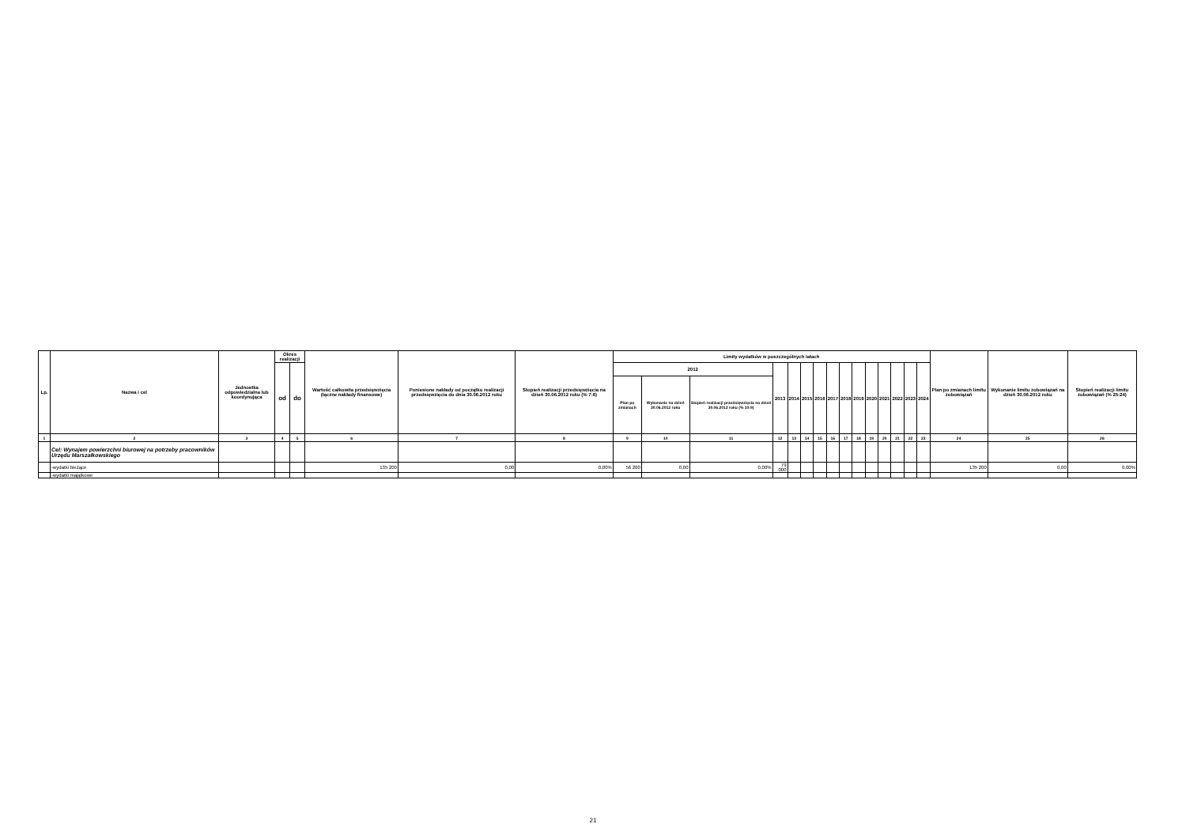| Lp. | Nazwa i cel | Jednostka odpowiedzialna lub koordynująca | Okres realizacji | | Wartość całkowita przedsięwzięcia (łączne nakłady finansowe) | Poniesione nakłady od początku realizacji przedsięwzięcia do dnia 30.06.2012 roku | Stopień realizacji przedsięwzięcia na dzień 30.06.2012 roku (% 7:6) | Limity wydatków w poszczególnych latach | | | | | | | | | | | | | | | Plan po zmianach limitu zobowiązań | Wykonanie limitu zobowiązań na dzień 30.06.2012 roku | Stopień realizacji limitu zobowiązań (% 25:24) |
| --- | --- | --- | --- | --- | --- | --- | --- | --- | --- | --- | --- | --- | --- | --- | --- | --- | --- | --- | --- | --- | --- | --- | --- | --- | --- |
| | | | od | do | | | | 2012 | | | 2013 | 2014 | 2015 | 2016 | 2017 | 2018 | 2019 | 2020 | 2021 | 2022 | 2023 | 2024 | | | |
| | | | | | | | | Plan po zmianach | Wykonanie na dzień 30.06.2012 roku | Stopień realizacji przedsięwzięcia na dzień 30.06.2012 roku (% 10:9) | | | | | | | | | | | | | | | |
| 1 | 2 | 3 | 4 | 5 | 6 | 7 | 8 | 9 | 10 | 11 | 12 | 13 | 14 | 15 | 16 | 17 | 18 | 19 | 20 | 21 | 22 | 23 | 24 | 25 | 26 |
| | Cel: Wynajem powierzchni biurowej na potrzeby pracowników Urzędu Marszałkowskiego | | | | | | | | | | | | | | | | | | | | | | | | |
| | -wydatki bieżące | | | | 135 200 | 0,00 | 0,00% | 56 200 | 0,00 | 0,00% | 79 000 | | | | | | | | | | | | 135 200 | 0,00 | 0,00% |
| | -wydatki majątkowe | | | | | | | | | | | | | | | | | | | | | | | | |
21